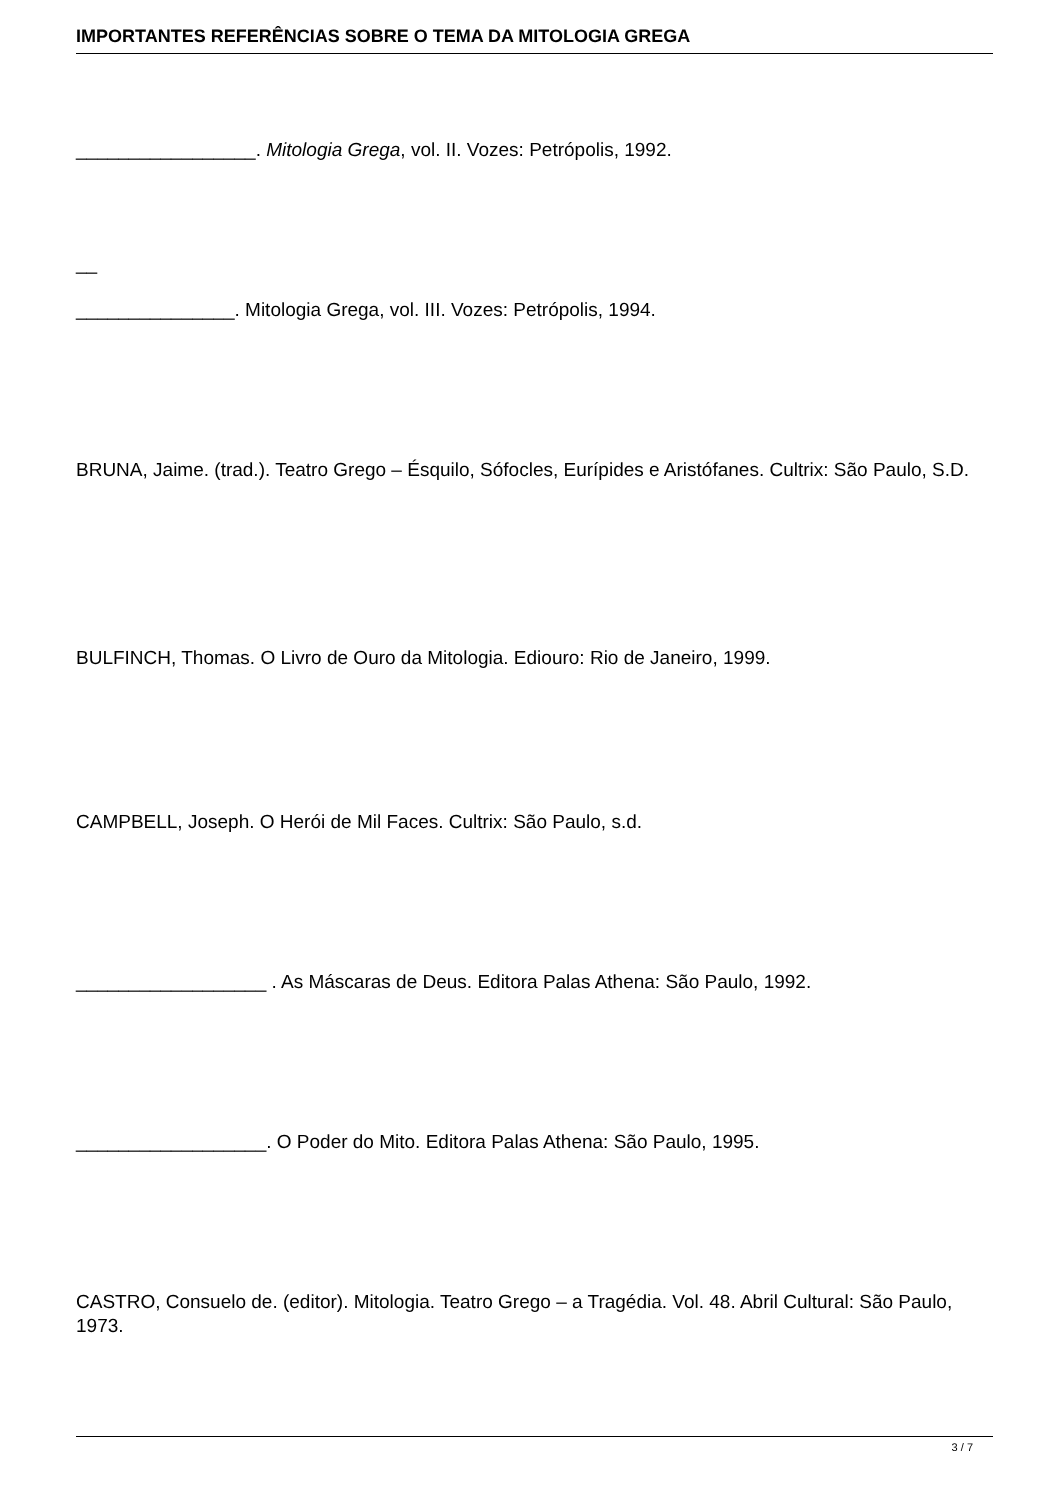IMPORTANTES REFERÊNCIAS SOBRE O TEMA DA MITOLOGIA GREGA
_________________. Mitologia Grega, vol. II. Vozes: Petrópolis, 1992.
__
_______________. Mitologia Grega, vol. III. Vozes: Petrópolis, 1994.
BRUNA, Jaime. (trad.). Teatro Grego – Ésquilo, Sófocles, Eurípides e Aristófanes. Cultrix: São Paulo, S.D.
BULFINCH, Thomas. O Livro de Ouro da Mitologia. Ediouro: Rio de Janeiro, 1999.
CAMPBELL, Joseph. O Herói de Mil Faces. Cultrix: São Paulo, s.d.
__________________ . As Máscaras de Deus. Editora Palas Athena: São Paulo, 1992.
__________________. O Poder do Mito. Editora Palas Athena: São Paulo, 1995.
CASTRO, Consuelo de. (editor). Mitologia. Teatro Grego – a Tragédia. Vol. 48. Abril Cultural: São Paulo, 1973.
3 / 7